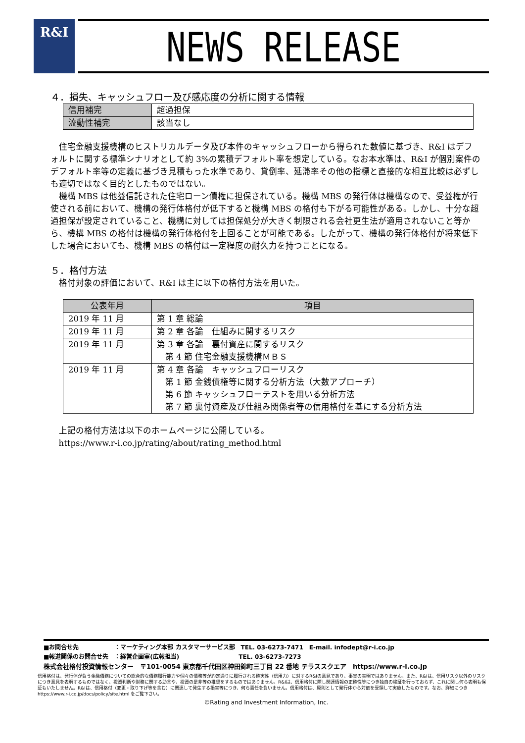R&I NEWS RELEASE
４．損失、キャッシュフロー及び感応度の分析に関する情報
| 信用補完 | 超過担保 |
| 流動性補完 | 該当なし |
住宅金融支援機構のヒストリカルデータ及び本件のキャッシュフローから得られた数値に基づき、R&I はデフォルトに関する標準シナリオとして約 3%の累積デフォルト率を想定している。なお本水準は、R&I が個別案件のデフォルト率等の定義に基づき見積もった水準であり、貸倒率、延滞率その他の指標と直接的な相互比較は必ずしも適切ではなく目的としたものではない。
機構 MBS は他益信託された住宅ローン債権に担保されている。機構 MBS の発行体は機構なので、受益権が行使される前において、機構の発行体格付が低下すると機構 MBS の格付も下がる可能性がある。しかし、十分な超過担保が設定されていること、機構に対しては担保処分が大きく制限される会社更生法が適用されないこと等から、機構 MBS の格付は機構の発行体格付を上回ることが可能である。したがって、機構の発行体格付が将来低下した場合においても、機構 MBS の格付は一定程度の耐久力を持つことになる。
５．格付方法
格付対象の評価において、R&I は主に以下の格付方法を用いた。
| 公表年月 | 項目 |
| --- | --- |
| 2019 年 11 月 | 第 1 章 総論 |
| 2019 年 11 月 | 第 2 章 各論 仕組みに関するリスク |
| 2019 年 11 月 | 第 3 章 各論 裏付資産に関するリスク 第 4 節 住宅金融支援機構ＭＢＳ |
| 2019 年 11 月 | 第 4 章 各論 キャッシュフローリスク 第 1 節 金銭債権等に関する分析方法（大数アプローチ） 第 6 節 キャッシュフローテストを用いる分析方法 第 7 節 裏付資産及び仕組み関係者等の信用格付を基にする分析方法 |
上記の格付方法は以下のホームページに公開している。
https://www.r-i.co.jp/rating/about/rating_method.html
■お問合せ先　　　　　　：マーケティング本部 カスタマーサービス部　TEL. 03-6273-7471　E-mail. infodept@r-i.co.jp
■報道関係のお問合せ先　：経営企画室(広報担当)　　　　　　　　　　TEL. 03-6273-7273
株式会社格付投資情報センター　〒101-0054 東京都千代田区神田錦町三丁目 22 番地 テラススクエア　https://www.r-i.co.jp
信用格付は、発行体が負う金融債務についての総合的な債務履行能力や個々の債務等が約定通りに履行される確実性（信用力）に対するR&Iの意見であり、事実の表明ではありません。また、R&Iは、信用リスク以外のリスクにつき意見を表明するものではなく、投資判断や財務に関する助言や、投資の是非等の推奨をするものではありません。R&Iは、信用格付に際し関連情報の正確性等につき独自の検証を行っておらず、これに関し何ら表明も保証もいたしません。R&Iは、信用格付（変更・取り下げ等を含む）に関連して発生する損害等につき、何ら責任を負いません。信用格付は、原則として発行体から対価を受領して実施したものです。なお、詳細につきhttps://www.r-i.co.jp/docs/policy/site.html をご覧下さい。
©Rating and Investment Information, Inc.